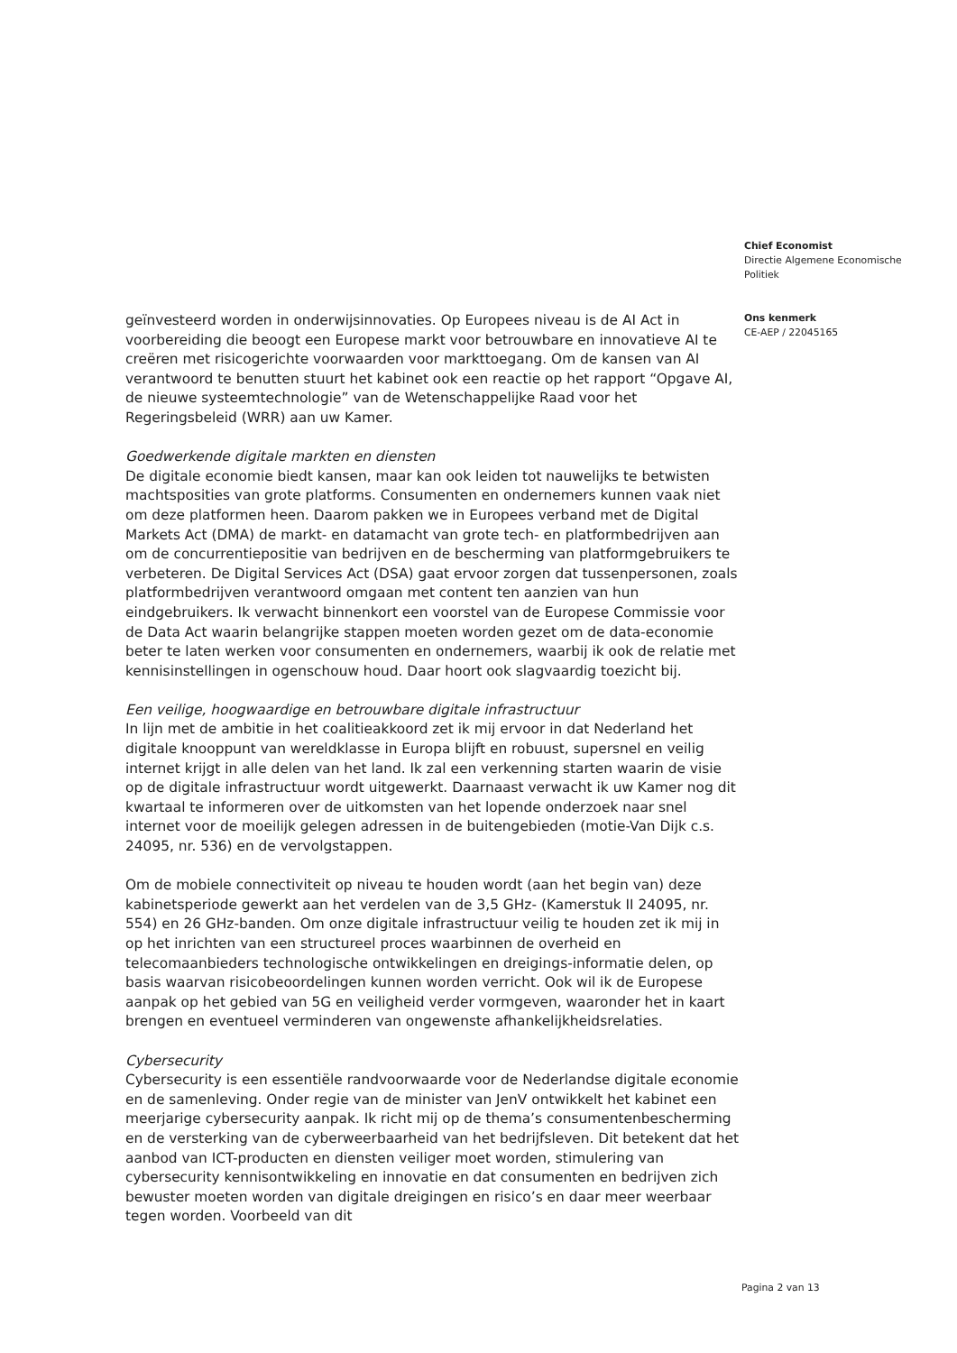geïnvesteerd worden in onderwijsinnovaties. Op Europees niveau is de AI Act in voorbereiding die beoogt een Europese markt voor betrouwbare en innovatieve AI te creëren met risicogerichte voorwaarden voor markttoegang. Om de kansen van AI verantwoord te benutten stuurt het kabinet ook een reactie op het rapport “Opgave AI, de nieuwe systeemtechnologie” van de Wetenschappelijke Raad voor het Regeringsbeleid (WRR) aan uw Kamer.
Goedwerkende digitale markten en diensten
De digitale economie biedt kansen, maar kan ook leiden tot nauwelijks te betwisten machtsposities van grote platforms. Consumenten en ondernemers kunnen vaak niet om deze platformen heen. Daarom pakken we in Europees verband met de Digital Markets Act (DMA) de markt- en datamacht van grote tech- en platformbedrijven aan om de concurrentiepositie van bedrijven en de bescherming van platformgebruikers te verbeteren. De Digital Services Act (DSA) gaat ervoor zorgen dat tussenpersonen, zoals platformbedrijven verantwoord omgaan met content ten aanzien van hun eindgebruikers. Ik verwacht binnenkort een voorstel van de Europese Commissie voor de Data Act waarin belangrijke stappen moeten worden gezet om de data-economie beter te laten werken voor consumenten en ondernemers, waarbij ik ook de relatie met kennisinstellingen in ogenschouw houd. Daar hoort ook slagvaardig toezicht bij.
Een veilige, hoogwaardige en betrouwbare digitale infrastructuur
In lijn met de ambitie in het coalitieakkoord zet ik mij ervoor in dat Nederland het digitale knooppunt van wereldklasse in Europa blijft en robuust, supersnel en veilig internet krijgt in alle delen van het land. Ik zal een verkenning starten waarin de visie op de digitale infrastructuur wordt uitgewerkt. Daarnaast verwacht ik uw Kamer nog dit kwartaal te informeren over de uitkomsten van het lopende onderzoek naar snel internet voor de moeilijk gelegen adressen in de buitengebieden (motie-Van Dijk c.s. 24095, nr. 536) en de vervolgstappen.
Om de mobiele connectiviteit op niveau te houden wordt (aan het begin van) deze kabinetsperiode gewerkt aan het verdelen van de 3,5 GHz- (Kamerstuk II 24095, nr. 554) en 26 GHz-banden. Om onze digitale infrastructuur veilig te houden zet ik mij in op het inrichten van een structureel proces waarbinnen de overheid en telecomaanbieders technologische ontwikkelingen en dreigings-informatie delen, op basis waarvan risicobeoordelingen kunnen worden verricht. Ook wil ik de Europese aanpak op het gebied van 5G en veiligheid verder vormgeven, waaronder het in kaart brengen en eventueel verminderen van ongewenste afhankelijkheidsrelaties.
Cybersecurity
Cybersecurity is een essentiële randvoorwaarde voor de Nederlandse digitale economie en de samenleving. Onder regie van de minister van JenV ontwikkelt het kabinet een meerjarige cybersecurity aanpak. Ik richt mij op de thema’s consumentenbescherming en de versterking van de cyberweerbaarheid van het bedrijfsleven. Dit betekent dat het aanbod van ICT-producten en diensten veiliger moet worden, stimulering van cybersecurity kennisontwikkeling en innovatie en dat consumenten en bedrijven zich bewuster moeten worden van digitale dreigingen en risico’s en daar meer weerbaar tegen worden. Voorbeeld van dit
Chief Economist
Directie Algemene Economische Politiek
Ons kenmerk
CE-AEP / 22045165
Pagina 2 van 13